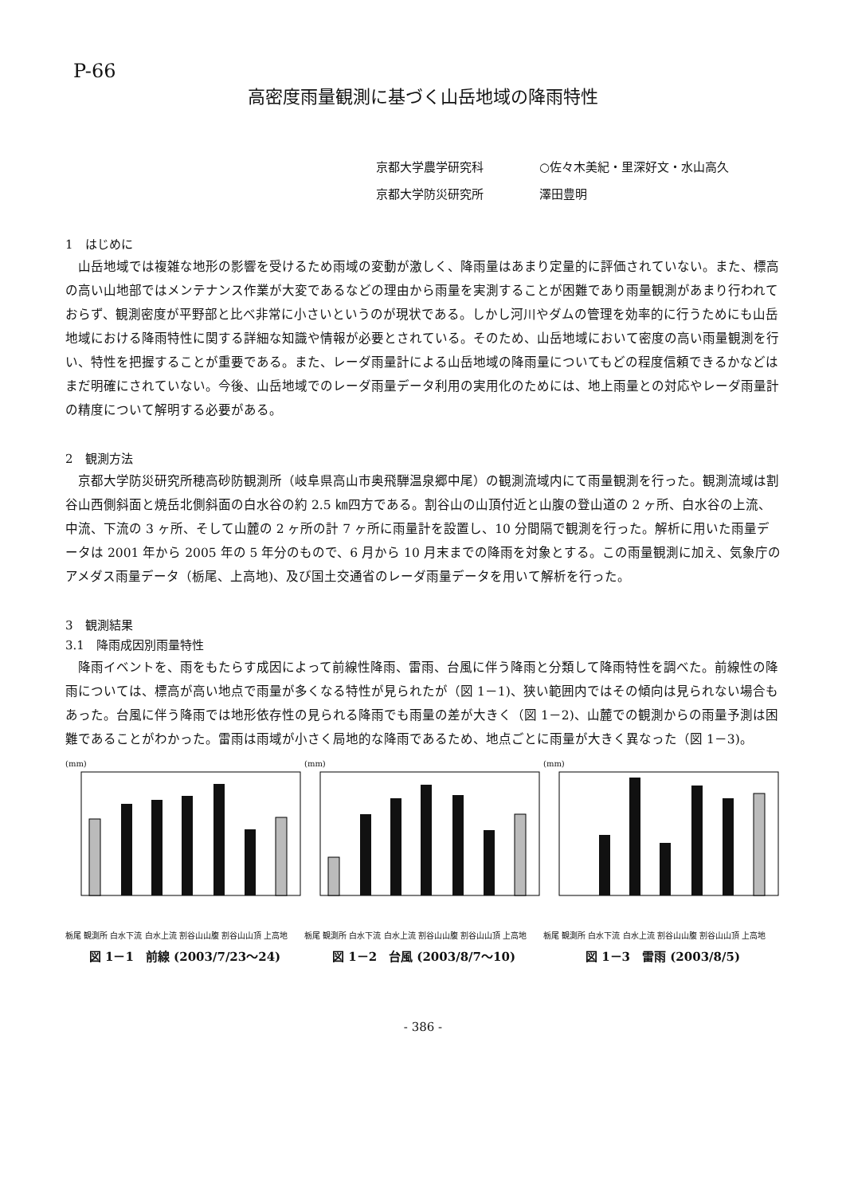P-66
高密度雨量観測に基づく山岳地域の降雨特性
京都大学農学研究科 ○佐々木美紀・里深好文・水山高久
京都大学防災研究所 澤田豊明
1　はじめに
山岳地域では複雑な地形の影響を受けるため雨域の変動が激しく、降雨量はあまり定量的に評価されていない。また、標高の高い山地部ではメンテナンス作業が大変であるなどの理由から雨量を実測することが困難であり雨量観測があまり行われておらず、観測密度が平野部と比べ非常に小さいというのが現状である。しかし河川やダムの管理を効率的に行うためにも山岳地域における降雨特性に関する詳細な知識や情報が必要とされている。そのため、山岳地域において密度の高い雨量観測を行い、特性を把握することが重要である。また、レーダ雨量計による山岳地域の降雨量についてもどの程度信頼できるかなどはまだ明確にされていない。今後、山岳地域でのレーダ雨量データ利用の実用化のためには、地上雨量との対応やレーダ雨量計の精度について解明する必要がある。
2　観測方法
京都大学防災研究所穂高砂防観測所（岐阜県高山市奥飛騨温泉郷中尾）の観測流域内にて雨量観測を行った。観測流域は割谷山西側斜面と焼岳北側斜面の白水谷の約 2.5 ㎞四方である。割谷山の山頂付近と山腹の登山道の 2 ヶ所、白水谷の上流、中流、下流の 3 ヶ所、そして山麓の 2 ヶ所の計 7 ヶ所に雨量計を設置し、10 分間隔で観測を行った。解析に用いた雨量データは 2001 年から 2005 年の 5 年分のもので、6 月から 10 月末までの降雨を対象とする。この雨量観測に加え、気象庁のアメダス雨量データ（栃尾、上高地)、及び国土交通省のレーダ雨量データを用いて解析を行った。
3　観測結果
3.1　降雨成因別雨量特性
降雨イベントを、雨をもたらす成因によって前線性降雨、雷雨、台風に伴う降雨と分類して降雨特性を調べた。前線性の降雨については、標高が高い地点で雨量が多くなる特性が見られたが（図 1－1)、狭い範囲内ではその傾向は見られない場合もあった。台風に伴う降雨では地形依存性の見られる降雨でも雨量の差が大きく（図 1－2)、山麓での観測からの雨量予測は困難であることがわかった。雷雨は雨域が小さく局地的な降雨であるため、地点ごとに雨量が大きく異なった（図 1－3)。
(mm)
栃尾 観測所 白水下流 白水上流 割谷山山腹 割谷山山頂 上高地
図 1－1　前線 (2003/7/23～24)
(mm)
栃尾 観測所 白水下流 白水上流 割谷山山腹 割谷山山頂 上高地
図 1－2　台風 (2003/8/7～10)
(mm)
栃尾 観測所 白水下流 白水上流 割谷山山腹 割谷山山頂 上高地
図 1－3　雷雨 (2003/8/5)
- 386 -